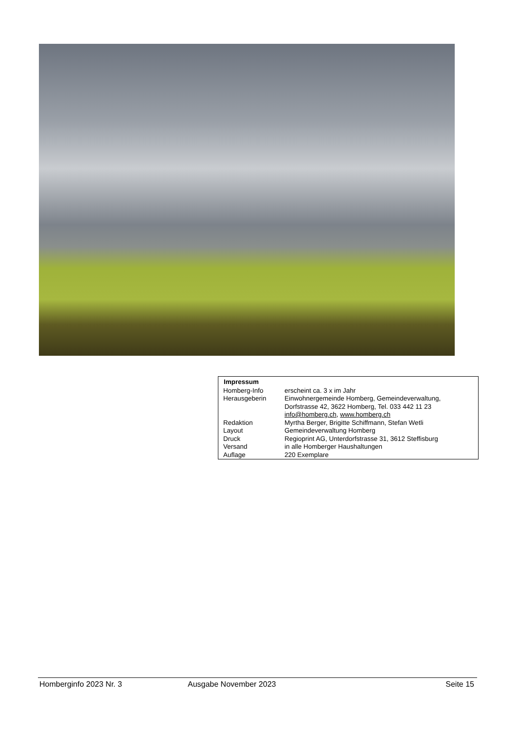| Impressum | |
| --- | --- |
| Homberg-Info | erscheint ca. 3 x im Jahr |
| Herausgeberin | Einwohnergemeinde Homberg, Gemeindeverwaltung, Dorfstrasse 42, 3622 Homberg, Tel. 033 442 11 23 info@homberg.ch , www.homberg.ch |
| Redaktion | Myrtha Berger, Brigitte Schiffmann, Stefan Wetli |
| Layout | Gemeindeverwaltung Homberg |
| Druck | Regioprint AG, Unterdorfstrasse 31, 3612 Steffisburg |
| Versand | in alle Homberger Haushaltungen |
| Auflage | 220 Exemplare |
Homberginfo 2023 Nr. 3 Ausgabe November 2023 Seite 15